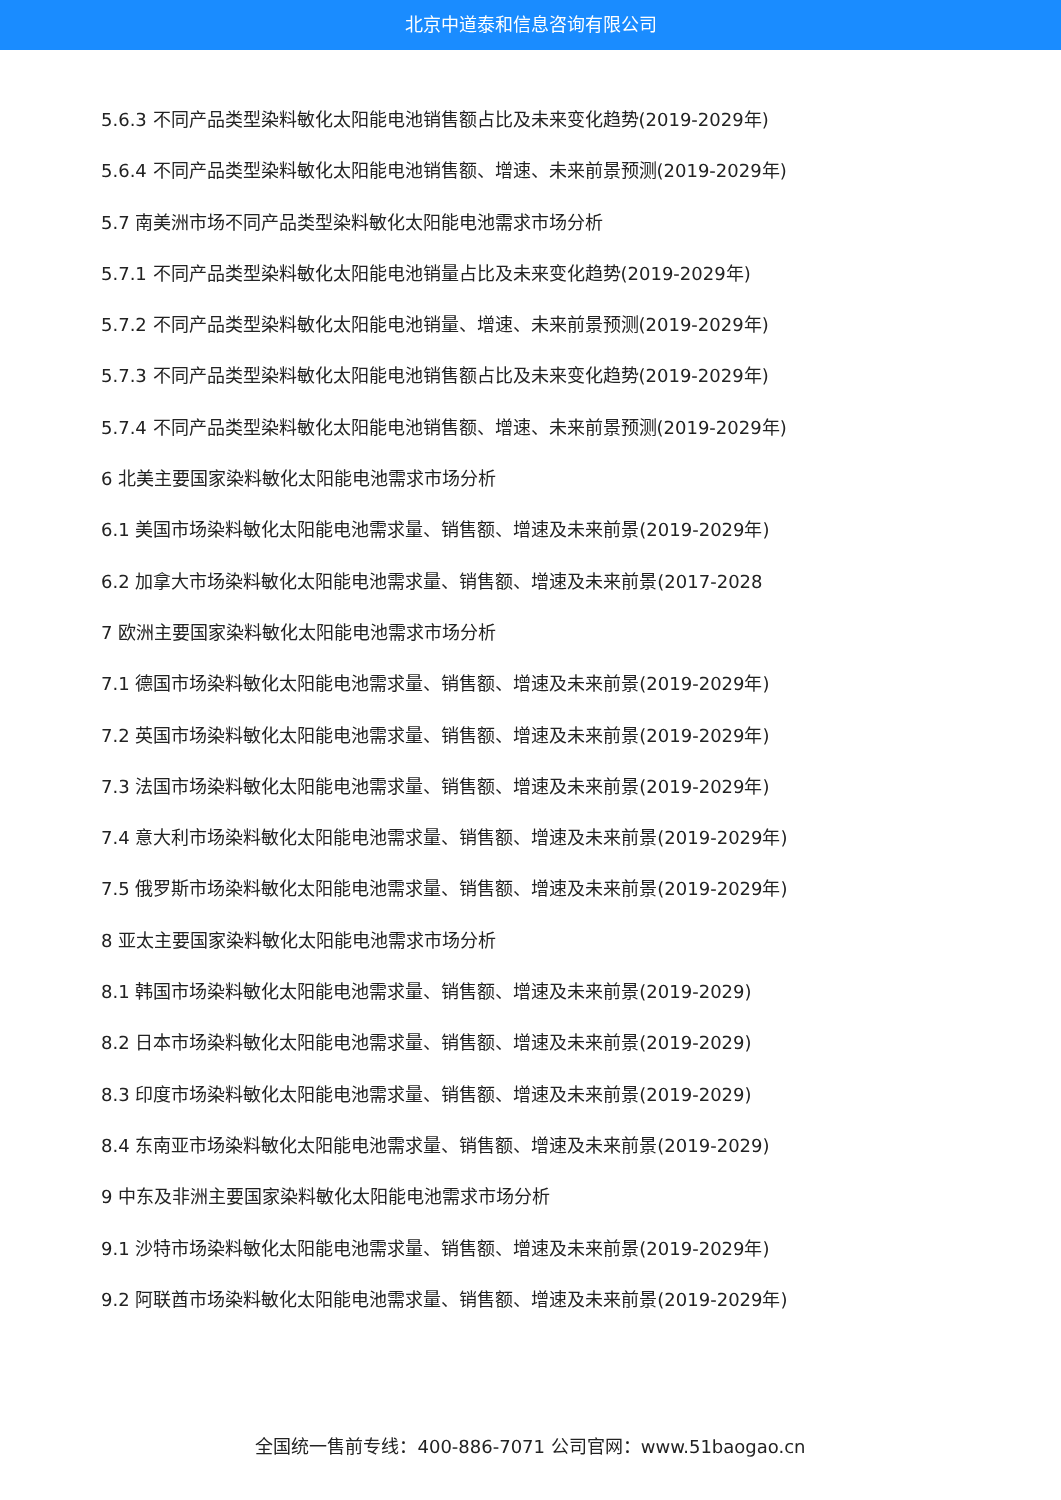北京中道泰和信息咨询有限公司
5.6.3 不同产品类型染料敏化太阳能电池销售额占比及未来变化趋势(2019-2029年)
5.6.4 不同产品类型染料敏化太阳能电池销售额、增速、未来前景预测(2019-2029年)
5.7 南美洲市场不同产品类型染料敏化太阳能电池需求市场分析
5.7.1 不同产品类型染料敏化太阳能电池销量占比及未来变化趋势(2019-2029年)
5.7.2 不同产品类型染料敏化太阳能电池销量、增速、未来前景预测(2019-2029年)
5.7.3 不同产品类型染料敏化太阳能电池销售额占比及未来变化趋势(2019-2029年)
5.7.4 不同产品类型染料敏化太阳能电池销售额、增速、未来前景预测(2019-2029年)
6 北美主要国家染料敏化太阳能电池需求市场分析
6.1 美国市场染料敏化太阳能电池需求量、销售额、增速及未来前景(2019-2029年)
6.2 加拿大市场染料敏化太阳能电池需求量、销售额、增速及未来前景(2017-2028
7 欧洲主要国家染料敏化太阳能电池需求市场分析
7.1 德国市场染料敏化太阳能电池需求量、销售额、增速及未来前景(2019-2029年)
7.2 英国市场染料敏化太阳能电池需求量、销售额、增速及未来前景(2019-2029年)
7.3 法国市场染料敏化太阳能电池需求量、销售额、增速及未来前景(2019-2029年)
7.4 意大利市场染料敏化太阳能电池需求量、销售额、增速及未来前景(2019-2029年)
7.5 俄罗斯市场染料敏化太阳能电池需求量、销售额、增速及未来前景(2019-2029年)
8 亚太主要国家染料敏化太阳能电池需求市场分析
8.1 韩国市场染料敏化太阳能电池需求量、销售额、增速及未来前景(2019-2029)
8.2 日本市场染料敏化太阳能电池需求量、销售额、增速及未来前景(2019-2029)
8.3 印度市场染料敏化太阳能电池需求量、销售额、增速及未来前景(2019-2029)
8.4 东南亚市场染料敏化太阳能电池需求量、销售额、增速及未来前景(2019-2029)
9 中东及非洲主要国家染料敏化太阳能电池需求市场分析
9.1 沙特市场染料敏化太阳能电池需求量、销售额、增速及未来前景(2019-2029年)
9.2 阿联酋市场染料敏化太阳能电池需求量、销售额、增速及未来前景(2019-2029年)
全国统一售前专线：400-886-7071 公司官网：www.51baogao.cn